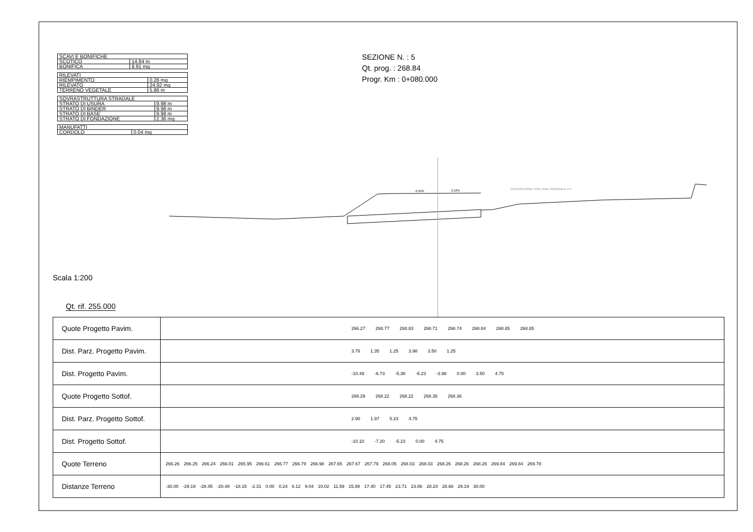| SCAVI E BONIFICHE | |
| SCOTICO | 14.84 m |
| BONIFICA | 8.91 mq |
| RILEVATI | |
| RIEMPIMENTO | 0.26 mq |
| RILEVATO | 24.92 mq |
| TERRENO VEGETALE | 5.86 m |
| SOVRASTRUTTURA STRADALE | |
| STRATO DI USURA | 9.98 m |
| STRATO DI BINDER | 9.98 m |
| STRATO DI BASE | 9.98 m |
| STRATO DI FONDAZIONE | 2.36 mq |
| MANUFATTI | |
| CORDOLO | 0.04 mq |
SEZIONE N. : 5
Qt. prog. : 268.84
Progr. Km : 0+080.000
-2,50%
0,18%
INTERSEZIONE CON VIAB. PODERALE n°4
Scala 1:200
Qt. rif. 255.000
| Quote Progetto Pavim. | 266.27 268.77 268.83 268.71 268.74 268.84 268.85 268.85 |
| Dist. Parz. Progetto Pavim. | 3.76 1.35 1.25 3.98 3.50 1.25 |
| Dist. Progetto Pavim. | -10.49 -6.73 -5.38 -5.23 -3.98 0.00 3.50 4.75 |
| Quote Progetto Sottof. | 266.29 268.22 268.22 268.35 268.36 |
| Dist. Parz. Progetto Sottof. | 2.90 1.97 5.23 4.75 |
| Dist. Progetto Sottof. | -10.10 -7.20 -5.23 0.00 4.75 |
| Quote Terreno | 266.26 266.25 266.24 266.01 265.95 266.61 266.77 266.79 266.98 267.65 267.67 267.79 268.05 268.03 268.03 268.26 268.26 268.26 269.84 269.84 269.78 |
| Distanze Terreno | -30.00 -29.19 -28.45 -20.48 -18.15 -2.31 0.00 0.24 6.12 9.04 10.02 11.59 15.88 17.40 17.45 23.71 23.86 28.24 28.68 29.19 30.00 |